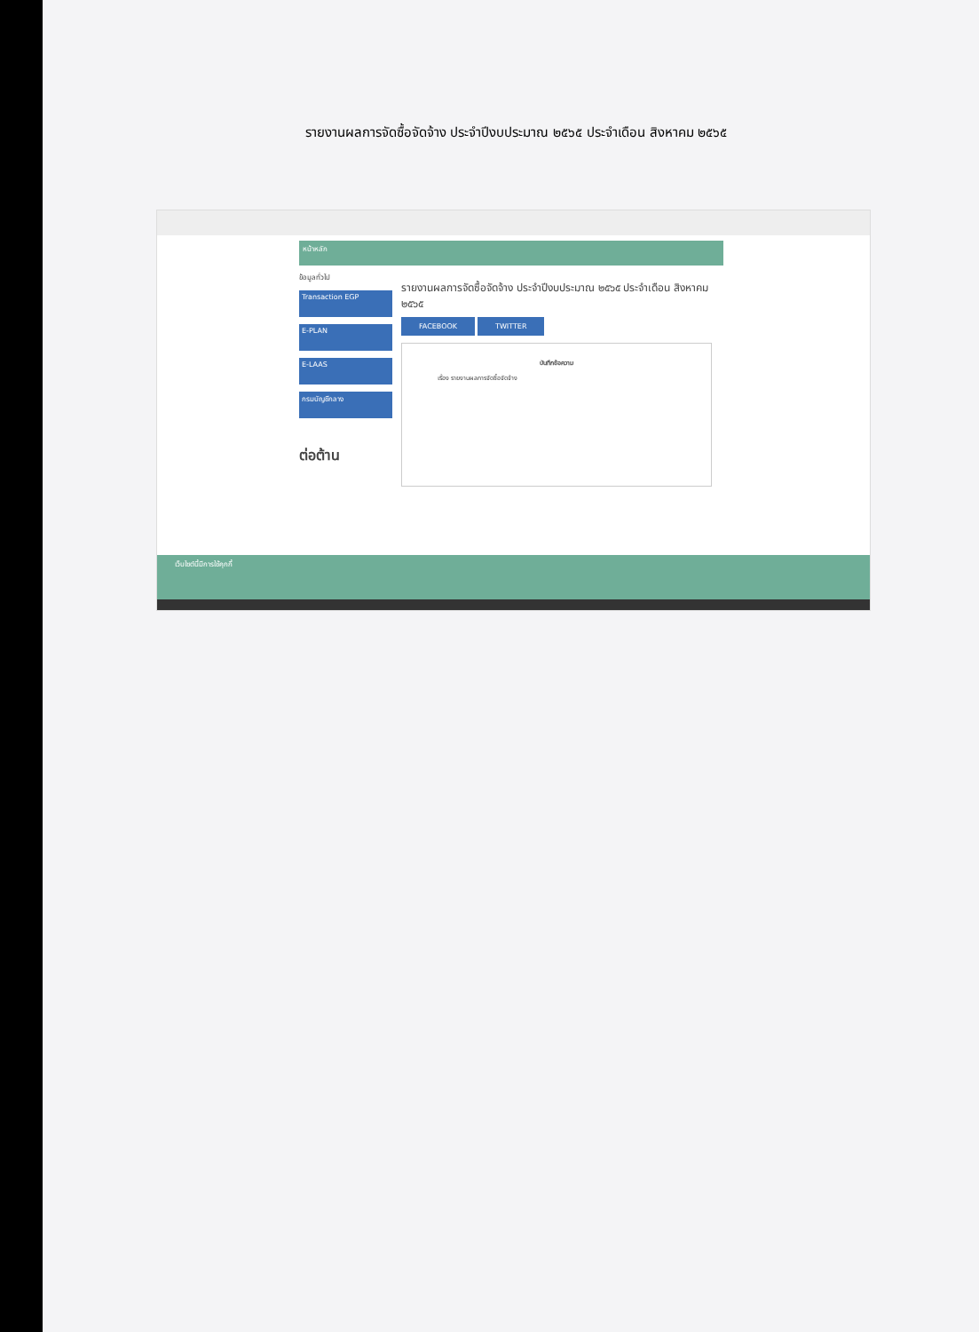รายงานผลการจัดซื้อจัดจ้าง ประจำปีงบประมาณ ๒๕๖๕ ประจำเดือน สิงหาคม ๒๕๖๕
หน้าหลัก
ข้อมูลทั่วไป
Transaction EGP
E-PLAN
E-LAAS
กรมบัญชีกลาง
ต่อต้าน
รายงานผลการจัดซื้อจัดจ้าง ประจำปีงบประมาณ ๒๕๖๕ ประจำเดือน สิงหาคม ๒๕๖๕
FACEBOOK TWITTER
บันทึกข้อความ
เรื่อง รายงานผลการจัดซื้อจัดจ้าง
เว็บไซต์นี้มีการใช้คุกกี้